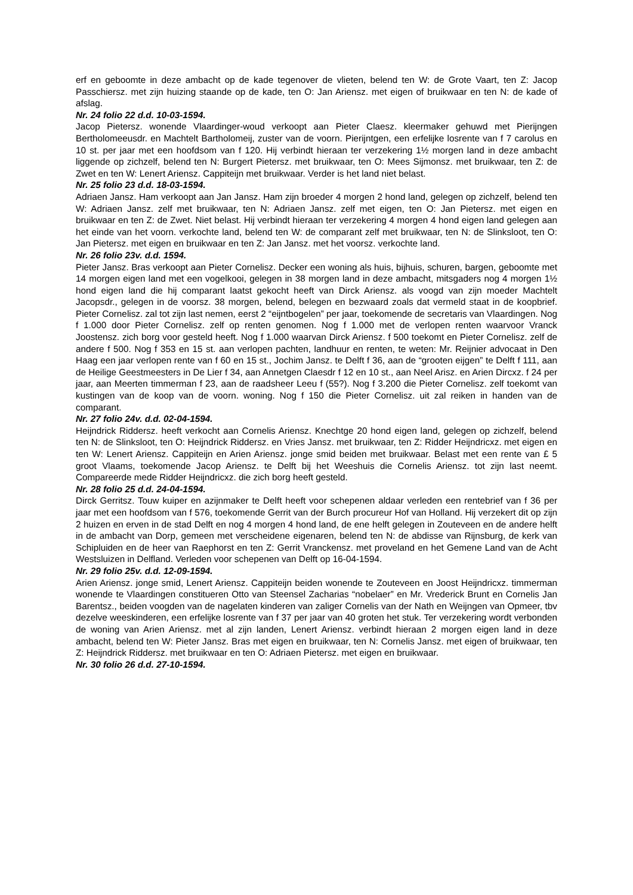erf en geboomte in deze ambacht op de kade tegenover de vlieten, belend ten W: de Grote Vaart, ten Z: Jacop Passchiersz. met zijn huizing staande op de kade, ten O: Jan Ariensz. met eigen of bruikwaar en ten N: de kade of afslag.
Nr. 24 folio 22 d.d. 10-03-1594.
Jacop Pietersz. wonende Vlaardinger-woud verkoopt aan Pieter Claesz. kleermaker gehuwd met Pierijngen Bertholomeeusdr. en Machtelt Bartholomeij, zuster van de voorn. Pierijntgen, een erfelijke losrente van f 7 carolus en 10 st. per jaar met een hoofdsom van f 120. Hij verbindt hieraan ter verzekering 1½ morgen land in deze ambacht liggende op zichzelf, belend ten N: Burgert Pietersz. met bruikwaar, ten O: Mees Sijmonsz. met bruikwaar, ten Z: de Zwet en ten W: Lenert Ariensz. Cappiteijn met bruikwaar. Verder is het land niet belast.
Nr. 25 folio 23 d.d. 18-03-1594.
Adriaen Jansz. Ham verkoopt aan Jan Jansz. Ham zijn broeder 4 morgen 2 hond land, gelegen op zichzelf, belend ten W: Adriaen Jansz. zelf met bruikwaar, ten N: Adriaen Jansz. zelf met eigen, ten O: Jan Pietersz. met eigen en bruikwaar en ten Z: de Zwet. Niet belast. Hij verbindt hieraan ter verzekering 4 morgen 4 hond eigen land gelegen aan het einde van het voorn. verkochte land, belend ten W: de comparant zelf met bruikwaar, ten N: de Slinksloot, ten O: Jan Pietersz. met eigen en bruikwaar en ten Z: Jan Jansz. met het voorsz. verkochte land.
Nr. 26 folio 23v. d.d. 1594.
Pieter Jansz. Bras verkoopt aan Pieter Cornelisz. Decker een woning als huis, bijhuis, schuren, bargen, geboomte met 14 morgen eigen land met een vogelkooi, gelegen in 38 morgen land in deze ambacht, mitsgaders nog 4 morgen 1½ hond eigen land die hij comparant laatst gekocht heeft van Dirck Ariensz. als voogd van zijn moeder Machtelt Jacopsdr., gelegen in de voorsz. 38 morgen, belend, belegen en bezwaard zoals dat vermeld staat in de koopbrief. Pieter Cornelisz. zal tot zijn last nemen, eerst 2 “eijntbogelen” per jaar, toekomende de secretaris van Vlaardingen. Nog f 1.000 door Pieter Cornelisz. zelf op renten genomen. Nog f 1.000 met de verlopen renten waarvoor Vranck Joostensz. zich borg voor gesteld heeft. Nog f 1.000 waarvan Dirck Ariensz. f 500 toekomt en Pieter Cornelisz. zelf de andere f 500. Nog f 353 en 15 st. aan verlopen pachten, landhuur en renten, te weten: Mr. Reijnier advocaat in Den Haag een jaar verlopen rente van f 60 en 15 st., Jochim Jansz. te Delft f 36, aan de “grooten eijgen” te Delft f 111, aan de Heilige Geestmeesters in De Lier f 34, aan Annetgen Claesdr f 12 en 10 st., aan Neel Arisz. en Arien Dircxz. f 24 per jaar, aan Meerten timmerman f 23, aan de raadsheer Leeu f (55?). Nog f 3.200 die Pieter Cornelisz. zelf toekomt van kustingen van de koop van de voorn. woning. Nog f 150 die Pieter Cornelisz. uit zal reiken in handen van de comparant.
Nr. 27 folio 24v. d.d. 02-04-1594.
Heijndrick Riddersz. heeft verkocht aan Cornelis Ariensz. Knechtge 20 hond eigen land, gelegen op zichzelf, belend ten N: de Slinksloot, ten O: Heijndrick Riddersz. en Vries Jansz. met bruikwaar, ten Z: Ridder Heijndricxz. met eigen en ten W: Lenert Ariensz. Cappiteijn en Arien Ariensz. jonge smid beiden met bruikwaar. Belast met een rente van £ 5 groot Vlaams, toekomende Jacop Ariensz. te Delft bij het Weeshuis die Cornelis Ariensz. tot zijn last neemt. Compareerde mede Ridder Heijndricxz. die zich borg heeft gesteld.
Nr. 28 folio 25 d.d. 24-04-1594.
Dirck Gerritsz. Touw kuiper en azijnmaker te Delft heeft voor schepenen aldaar verleden een rentebrief van f 36 per jaar met een hoofdsom van f 576, toekomende Gerrit van der Burch procureur Hof van Holland. Hij verzekert dit op zijn 2 huizen en erven in de stad Delft en nog 4 morgen 4 hond land, de ene helft gelegen in Zouteveen en de andere helft in de ambacht van Dorp, gemeen met verscheidene eigenaren, belend ten N: de abdisse van Rijnsburg, de kerk van Schipluiden en de heer van Raephorst en ten Z: Gerrit Vranckensz. met proveland en het Gemene Land van de Acht Westsluizen in Delfland. Verleden voor schepenen van Delft op 16-04-1594.
Nr. 29 folio 25v. d.d. 12-09-1594.
Arien Ariensz. jonge smid, Lenert Ariensz. Cappiteijn beiden wonende te Zouteveen en Joost Heijndricxz. timmerman wonende te Vlaardingen constitueren Otto van Steensel Zacharias “nobelaer” en Mr. Vrederick Brunt en Cornelis Jan Barentsz., beiden voogden van de nagelaten kinderen van zaliger Cornelis van der Nath en Weijngen van Opmeer, tbv dezelve weeskinderen, een erfelijke losrente van f 37 per jaar van 40 groten het stuk. Ter verzekering wordt verbonden de woning van Arien Ariensz. met al zijn landen, Lenert Ariensz. verbindt hieraan 2 morgen eigen land in deze ambacht, belend ten W: Pieter Jansz. Bras met eigen en bruikwaar, ten N: Cornelis Jansz. met eigen of bruikwaar, ten Z: Heijndrick Riddersz. met bruikwaar en ten O: Adriaen Pietersz. met eigen en bruikwaar.
Nr. 30 folio 26 d.d. 27-10-1594.